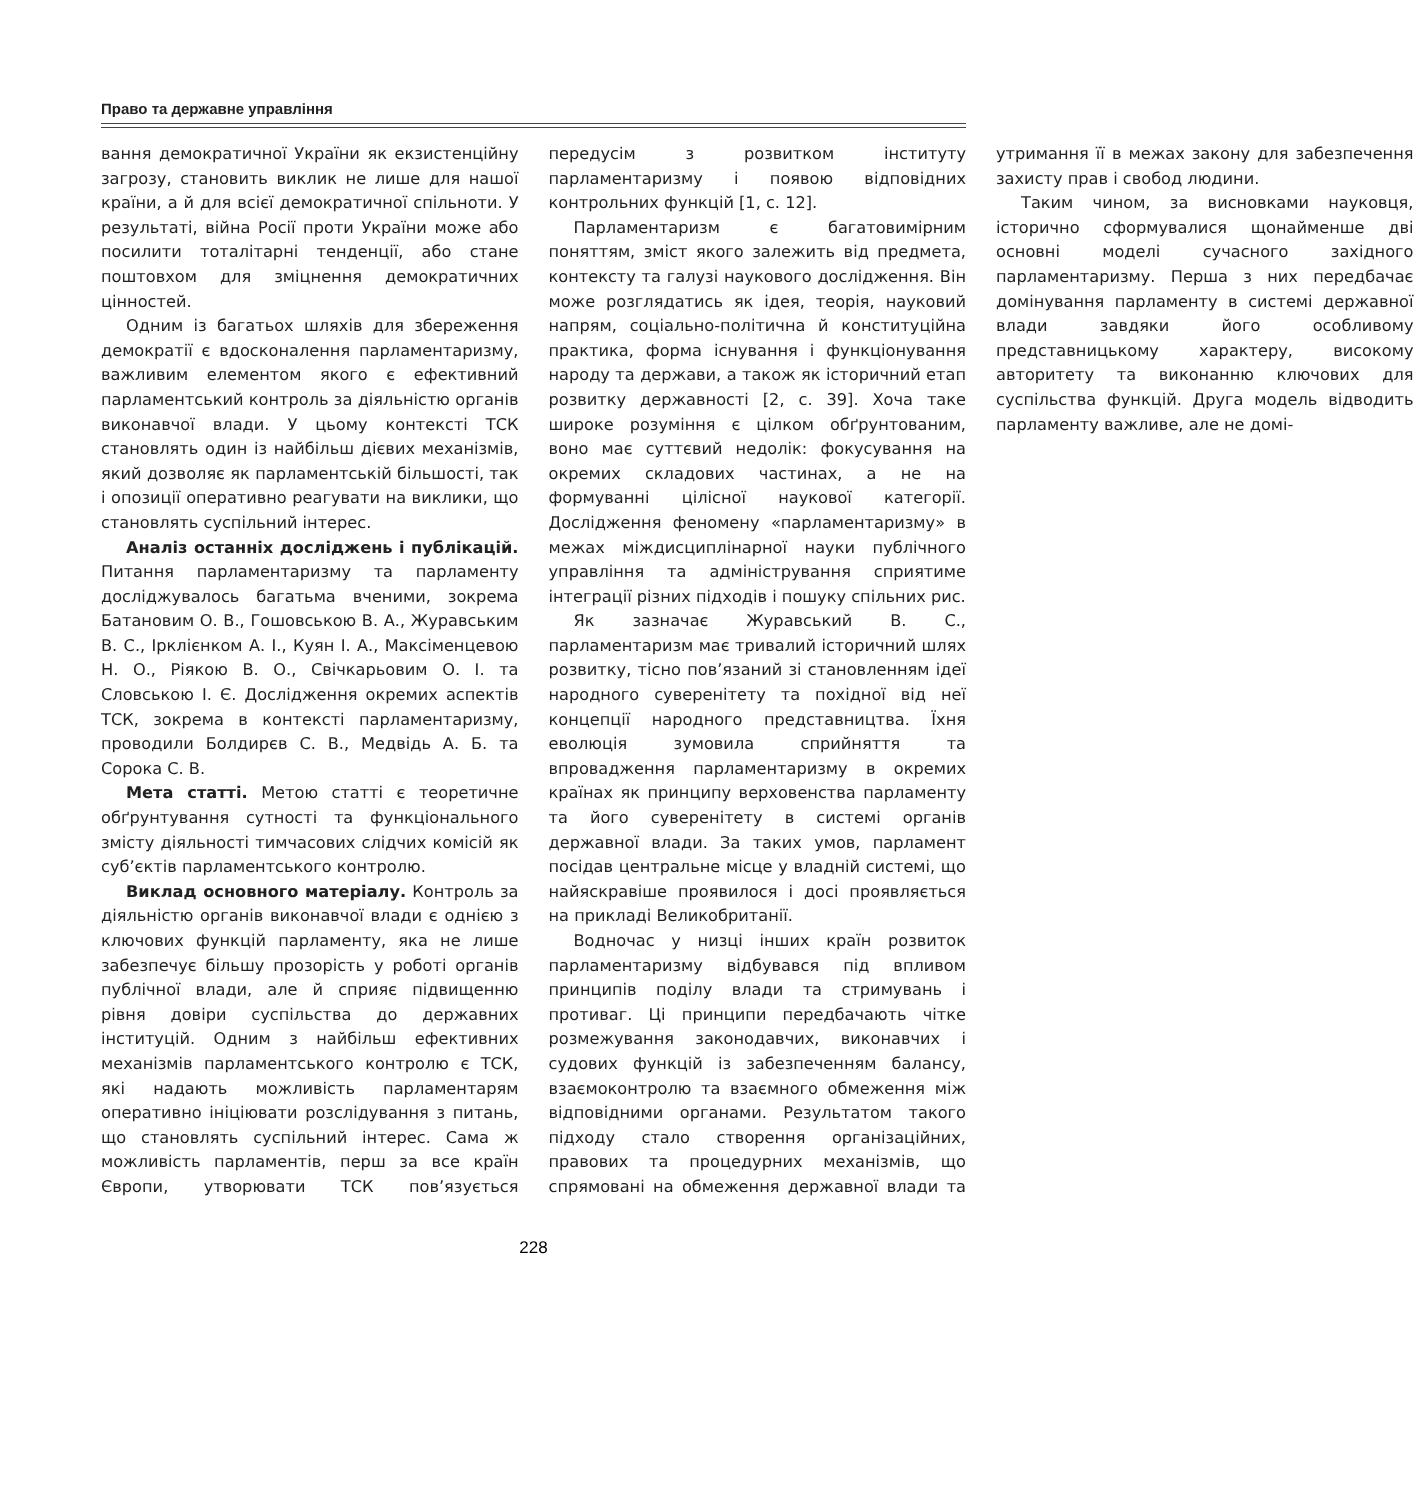Право та державне управління
вання демократичної України як екзистенційну загрозу, становить виклик не лише для нашої країни, а й для всієї демократичної спільноти. У результаті, війна Росії проти України може або посилити тоталітарні тенденції, або стане поштовхом для зміцнення демократичних цінностей.
Одним із багатьох шляхів для збереження демократії є вдосконалення парламентаризму, важливим елементом якого є ефективний парламентський контроль за діяльністю органів виконавчої влади. У цьому контексті ТСК становлять один із найбільш дієвих механізмів, який дозволяє як парламентській більшості, так і опозиції оперативно реагувати на виклики, що становлять суспільний інтерес.
Аналіз останніх досліджень і публікацій. Питання парламентаризму та парламенту досліджувалось багатьма вченими, зокрема Батановим О. В., Гошовською В. А., Журавським В. С., Ірклієнком А. І., Куян І. А., Максіменцевою Н. О., Ріякою В. О., Свічкарьовим О. І. та Словською І. Є. Дослідження окремих аспектів ТСК, зокрема в контексті парламентаризму, проводили Болдирєв С. В., Медвідь А. Б. та Сорока С. В.
Мета статті. Метою статті є теоретичне обґрунтування сутності та функціонального змісту діяльності тимчасових слідчих комісій як суб’єктів парламентського контролю.
Виклад основного матеріалу. Контроль за діяльністю органів виконавчої влади є однією з ключових функцій парламенту, яка не лише забезпечує більшу прозорість у роботі органів публічної влади, але й сприяє підвищенню рівня довіри суспільства до державних інституцій. Одним з найбільш ефективних механізмів парламентського контролю є ТСК, які надають можливість парламентарям оперативно ініціювати розслідування з питань, що становлять суспільний інтерес. Сама ж можливість парламентів, перш за все країн Європи, утворювати ТСК пов’язується передусім з розвитком інституту парламентаризму і появою відповідних контрольних функцій [1, с. 12].
Парламентаризм є багатовимірним поняттям, зміст якого залежить від предмета, контексту та галузі наукового дослідження. Він може розглядатись як ідея, теорія, науковий напрям, соціально-політична й конституційна практика, форма існування і функціонування народу та держави, а також як історичний етап розвитку державності [2, с. 39]. Хоча таке широке розуміння є цілком обґрунтованим, воно має суттєвий недолік: фокусування на окремих складових частинах, а не на формуванні цілісної наукової категорії. Дослідження феномену «парламентаризму» в межах міждисциплінарної науки публічного управління та адміністрування сприятиме інтеграції різних підходів і пошуку спільних рис.
Як зазначає Журавський В. С., парламентаризм має тривалий історичний шлях розвитку, тісно пов’язаний зі становленням ідеї народного суверенітету та похідної від неї концепції народного представництва. Їхня еволюція зумовила сприйняття та впровадження парламентаризму в окремих країнах як принципу верховенства парламенту та його суверенітету в системі органів державної влади. За таких умов, парламент посідав центральне місце у владній системі, що найяскравіше проявилося і досі проявляється на прикладі Великобританії.
Водночас у низці інших країн розвиток парламентаризму відбувався під впливом принципів поділу влади та стримувань і противаг. Ці принципи передбачають чітке розмежування законодавчих, виконавчих і судових функцій із забезпеченням балансу, взаємоконтролю та взаємного обмеження між відповідними органами. Результатом такого підходу стало створення організаційних, правових та процедурних механізмів, що спрямовані на обмеження державної влади та утримання її в межах закону для забезпечення захисту прав і свобод людини.
Таким чином, за висновками науковця, історично сформувалися щонайменше дві основні моделі сучасного західного парламентаризму. Перша з них передбачає домінування парламенту в системі державної влади завдяки його особливому представницькому характеру, високому авторитету та виконанню ключових для суспільства функцій. Друга модель відводить парламенту важливе, але не домі-
228